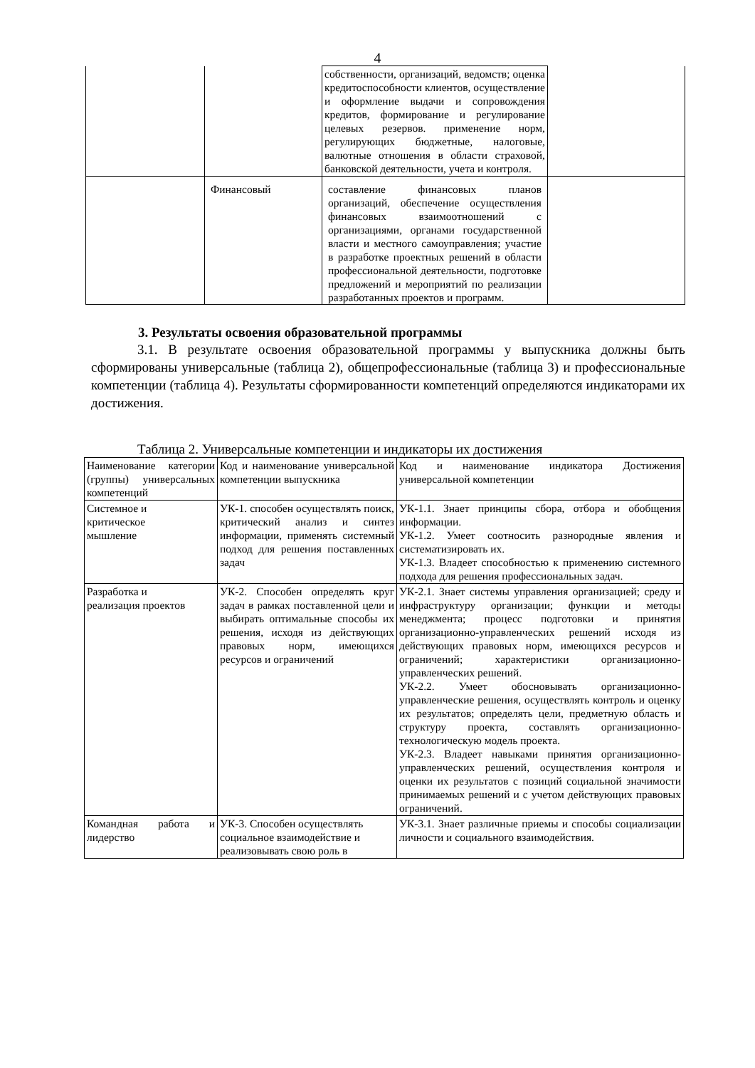4
| | | собственности, организаций, ведомств; оценка кредитоспособности клиентов, осуществление и оформление выдачи и сопровождения кредитов, формирование и регулирование целевых резервов. применение норм, регулирующих бюджетные, налоговые, валютные отношения в области страховой, банковской деятельности, учета и контроля. | |
| | Финансовый | составление финансовых планов организаций, обеспечение осуществления финансовых взаимоотношений с организациями, органами государственной власти и местного самоуправления; участие в разработке проектных решений в области профессиональной деятельности, подготовке предложений и мероприятий по реализации разработанных проектов и программ. | |
3. Результаты освоения образовательной программы
3.1. В результате освоения образовательной программы у выпускника должны быть сформированы универсальные (таблица 2), общепрофессиональные (таблица 3) и профессиональные компетенции (таблица 4). Результаты сформированности компетенций определяются индикаторами их достижения.
Таблица 2. Универсальные компетенции и индикаторы их достижения
| Наименование категории (группы) универсальных компетенций | Код и наименование универсальной компетенции выпускника | Код и наименование индикатора Достижения универсальной компетенции |
| Системное и критическое мышление | УК-1. способен осуществлять поиск, критический анализ и синтез информации, применять системный подход для решения поставленных задач | УК-1.1. Знает принципы сбора, отбора и обобщения информации. УК-1.2. Умеет соотносить разнородные явления и систематизировать их. УК-1.3. Владеет способностью к применению системного подхода для решения профессиональных задач. |
| Разработка и реализация проектов | УК-2. Способен определять круг задач в рамках поставленной цели и выбирать оптимальные способы их решения, исходя из действующих правовых норм, имеющихся ресурсов и ограничений | УК-2.1. Знает системы управления организацией; среду и инфраструктуру организации; функции и методы менеджмента; процесс подготовки и принятия организационно-управленческих решений исходя из действующих правовых норм, имеющихся ресурсов и ограничений; характеристики организационно-управленческих решений. УК-2.2. Умеет обосновывать организационно-управленческие решения, осуществлять контроль и оценку их результатов; определять цели, предметную область и структуру проекта, составлять организационно-технологическую модель проекта. УК-2.3. Владеет навыками принятия организационно-управленческих решений, осуществления контроля и оценки их результатов с позиций социальной значимости принимаемых решений и с учетом действующих правовых ограничений. |
| Командная работа и лидерство | УК-3. Способен осуществлять социальное взаимодействие и реализовывать свою роль в | УК-3.1. Знает различные приемы и способы социализации личности и социального взаимодействия. |